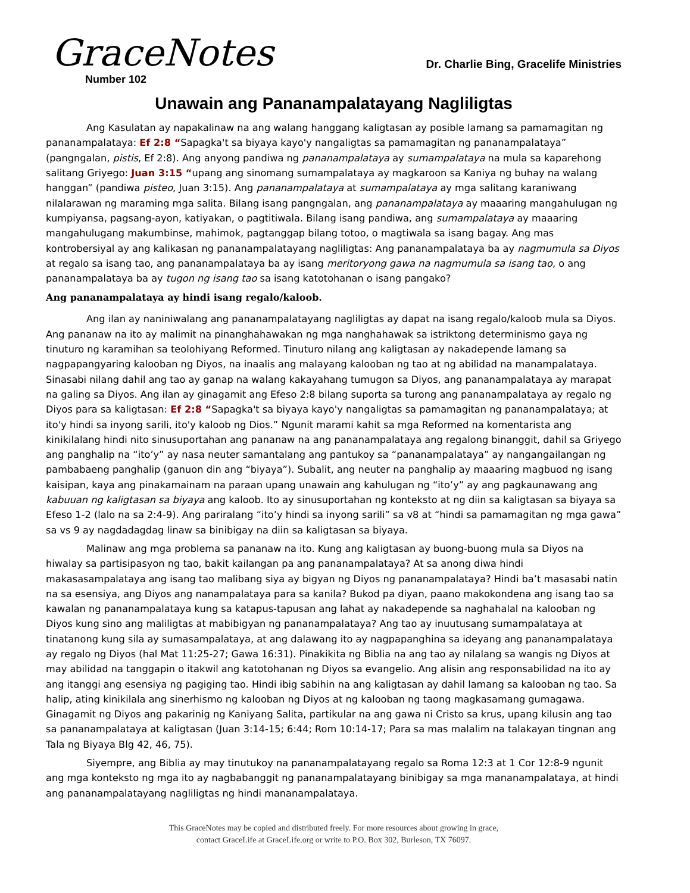GraceNotes
Number 102
Dr. Charlie Bing, Gracelife Ministries
Unawain ang Pananampalatayang Nagliligtas
Ang Kasulatan ay napakalinaw na ang walang hanggang kaligtasan ay posible lamang sa pamamagitan ng pananampalataya: Ef 2:8 “Sapagka't sa biyaya kayo'y nangaligtas sa pamamagitan ng pananampalataya” (pangngalan, pistis, Ef 2:8). Ang anyong pandiwa ng pananampalataya ay sumampalataya na mula sa kaparehong salitang Griyego: Juan 3:15 “upang ang sinomang sumampalataya ay magkaroon sa Kaniya ng buhay na walang hanggan” (pandiwa pisteo, Juan 3:15). Ang pananampalataya at sumampalataya ay mga salitang karaniwang nilalarawan ng maraming mga salita. Bilang isang pangngalan, ang pananampalataya ay maaaring mangahulugan ng kumpiyansa, pagsang-ayon, katiyakan, o pagtitiwala. Bilang isang pandiwa, ang sumampalataya ay maaaring mangahulugang makumbinse, mahimok, pagtanggap bilang totoo, o magtiwala sa isang bagay. Ang mas kontrobersiyal ay ang kalikasan ng pananampalatayang nagliligtas: Ang pananampalataya ba ay nagmumula sa Diyos at regalo sa isang tao, ang pananampalataya ba ay isang meritoryong gawa na nagmumula sa isang tao, o ang pananampalataya ba ay tugon ng isang tao sa isang katotohanan o isang pangako?
Ang pananampalataya ay hindi isang regalo/kaloob.
Ang ilan ay naniniwalang ang pananampalatayang nagliligtas ay dapat na isang regalo/kaloob mula sa Diyos. Ang pananaw na ito ay malimit na pinanghahawakan ng mga nanghahawak sa istriktong determinismo gaya ng tinuturo ng karamihan sa teolohiyang Reformed. Tinuturo nilang ang kaligtasan ay nakadepende lamang sa nagpapangyaring kalooban ng Diyos, na inaalis ang malayang kalooban ng tao at ng abilidad na manampalataya. Sinasabi nilang dahil ang tao ay ganap na walang kakayahang tumugon sa Diyos, ang pananampalataya ay marapat na galing sa Diyos. Ang ilan ay ginagamit ang Efeso 2:8 bilang suporta sa turong ang pananampalataya ay regalo ng Diyos para sa kaligtasan: Ef 2:8 “Sapagka't sa biyaya kayo'y nangaligtas sa pamamagitan ng pananampalataya; at ito'y hindi sa inyong sarili, ito'y kaloob ng Dios.” Ngunit marami kahit sa mga Reformed na komentarista ang kinikilalang hindi nito sinusuportahan ang pananaw na ang pananampalataya ang regalong binanggit, dahil sa Griyego ang panghalip na “ito’y” ay nasa neuter samantalang ang pantukoy sa “pananampalataya” ay nangangailangan ng pambabaeng panghalip (ganuon din ang “biyaya”). Subalit, ang neuter na panghalip ay maaaring magbuod ng isang kaisipan, kaya ang pinakamainam na paraan upang unawain ang kahulugan ng “ito’y” ay ang pagkaunawang ang kabuuan ng kaligtasan sa biyaya ang kaloob. Ito ay sinusuportahan ng konteksto at ng diin sa kaligtasan sa biyaya sa Efeso 1-2 (lalo na sa 2:4-9). Ang pariralang “ito’y hindi sa inyong sarili” sa v8 at “hindi sa pamamagitan ng mga gawa” sa vs 9 ay nagdadagdag linaw sa binibigay na diin sa kaligtasan sa biyaya.
Malinaw ang mga problema sa pananaw na ito. Kung ang kaligtasan ay buong-buong mula sa Diyos na hiwalay sa partisipasyon ng tao, bakit kailangan pa ang pananampalataya? At sa anong diwa hindi makasasampalataya ang isang tao malibang siya ay bigyan ng Diyos ng pananampalataya? Hindi ba’t masasabi natin na sa esensiya, ang Diyos ang nanampalataya para sa kanila? Bukod pa diyan, paano makokondena ang isang tao sa kawalan ng pananampalataya kung sa katapus-tapusan ang lahat ay nakadepende sa naghahalal na kalooban ng Diyos kung sino ang maliligtas at mabibigyan ng pananampalataya? Ang tao ay inuutusang sumampalataya at tinatanong kung sila ay sumasampalataya, at ang dalawang ito ay nagpapanghina sa ideyang ang pananampalataya ay regalo ng Diyos (hal Mat 11:25-27; Gawa 16:31). Pinakikita ng Biblia na ang tao ay nilalang sa wangis ng Diyos at may abilidad na tanggapin o itakwil ang katotohanan ng Diyos sa evangelio. Ang alisin ang responsabilidad na ito ay ang itanggi ang esensiya ng pagiging tao. Hindi ibig sabihin na ang kaligtasan ay dahil lamang sa kalooban ng tao. Sa halip, ating kinikilala ang sinerhismo ng kalooban ng Diyos at ng kalooban ng taong magkasamang gumagawa. Ginagamit ng Diyos ang pakarinig ng Kaniyang Salita, partikular na ang gawa ni Cristo sa krus, upang kilusin ang tao sa pananampalataya at kaligtasan (Juan 3:14-15; 6:44; Rom 10:14-17; Para sa mas malalim na talakayan tingnan ang Tala ng Biyaya Blg 42, 46, 75).
Siyempre, ang Biblia ay may tinutukoy na pananampalatayang regalo sa Roma 12:3 at 1 Cor 12:8-9 ngunit ang mga konteksto ng mga ito ay nagbabanggit ng pananampalatayang binibigay sa mga mananampalataya, at hindi ang pananampalatayang nagliligtas ng hindi mananampalataya.
This GraceNotes may be copied and distributed freely. For more resources about growing in grace,
contact GraceLife at GraceLife.org or write to P.O. Box 302, Burleson, TX 76097.